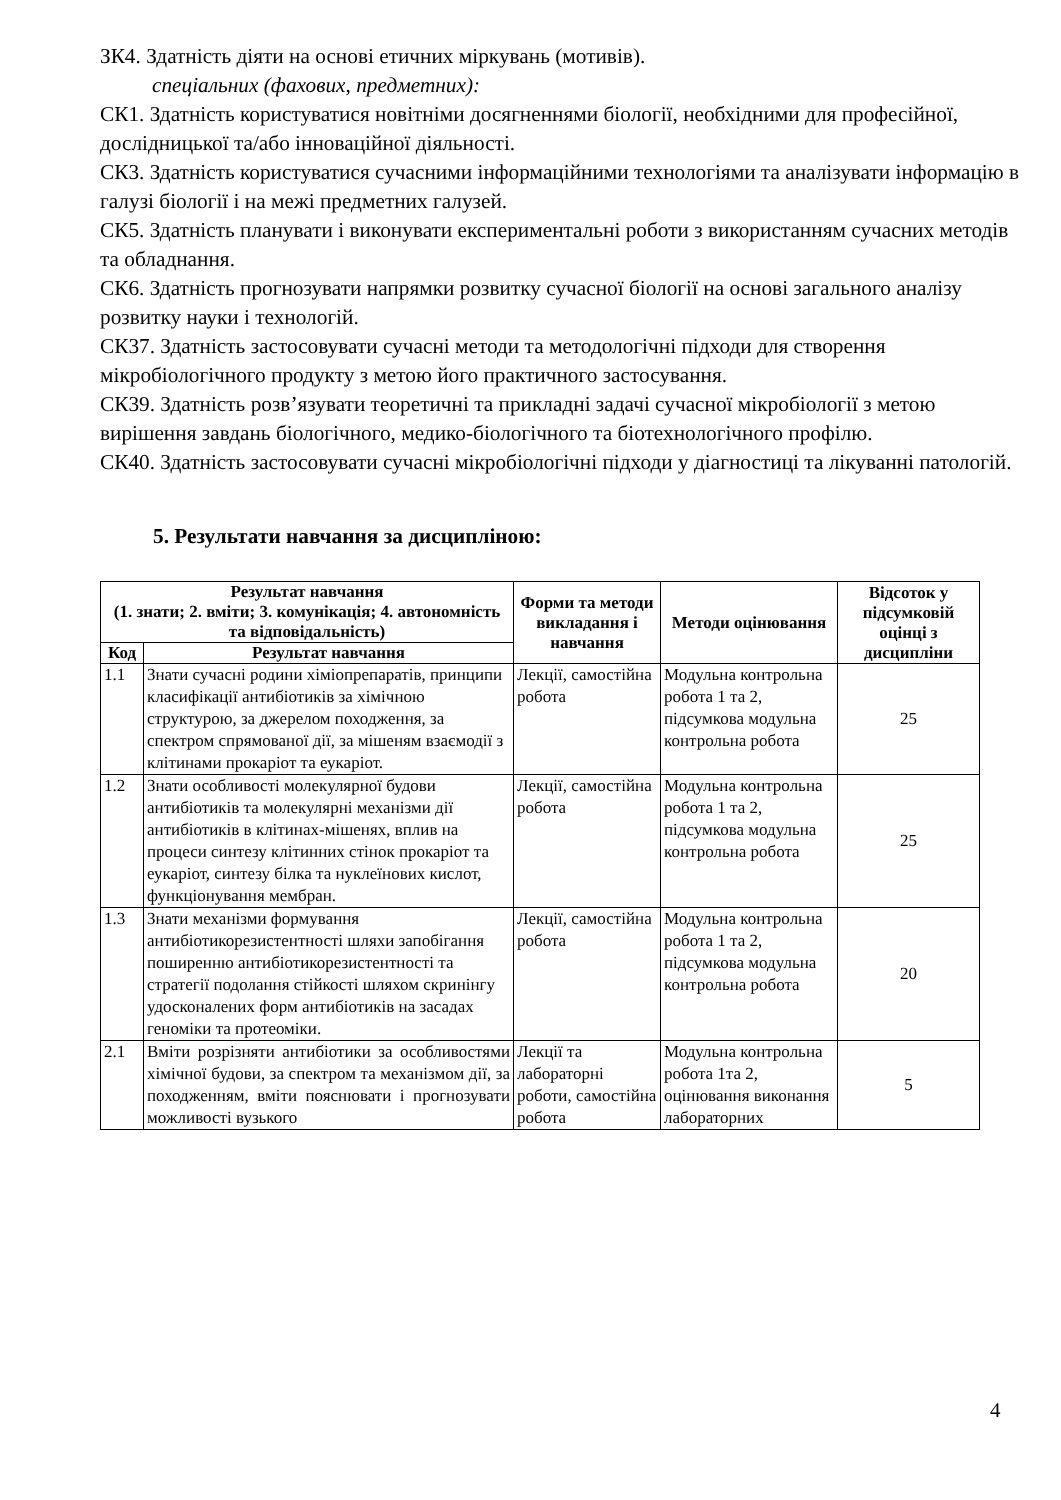ЗК4. Здатність діяти на основі етичних міркувань (мотивів).
спеціальних (фахових, предметних):
СК1. Здатність користуватися новітніми досягненнями біології, необхідними для професійної, дослідницької та/або інноваційної діяльності.
СК3. Здатність користуватися сучасними інформаційними технологіями та аналізувати інформацію в галузі біології і на межі предметних галузей.
СК5. Здатність планувати і виконувати експериментальні роботи з використанням сучасних методів та обладнання.
СК6. Здатність прогнозувати напрямки розвитку сучасної біології на основі загального аналізу розвитку науки і технологій.
СК37. Здатність застосовувати сучасні методи та методологічні підходи для створення мікробіологічного продукту з метою його практичного застосування.
СК39. Здатність розв’язувати теоретичні та прикладні задачі сучасної мікробіології з метою вирішення завдань біологічного, медико-біологічного та біотехнологічного профілю.
СК40. Здатність застосовувати сучасні мікробіологічні підходи у діагностиці та лікуванні патологій.
5. Результати навчання за дисципліною:
| Результат навчання (1. знати; 2. вміти; 3. комунікація; 4. автономність та відповідальність) | | Форми та методи викладання і навчання | Методи оцінювання | Відсоток у підсумковій оцінці з дисципліни |
| --- | --- | --- | --- | --- |
| Код | Результат навчання | | | |
| 1.1 | Знати сучасні родини хіміопрепаратів, принципи класифікації антибіотиків за хімічною структурою, за джерелом походження, за спектром спрямованої дії, за мішеням взаємодії з клітинами прокаріот та еукаріот. | Лекції, самостійна робота | Модульна контрольна робота 1 та 2, підсумкова модульна контрольна робота | 25 |
| 1.2 | Знати особливості молекулярної будови антибіотиків та молекулярні механізми дії антибіотиків в клітинах-мішенях, вплив на процеси синтезу клітинних стінок прокаріот та еукаріот, синтезу білка та нуклеїнових кислот, функціонування мембран. | Лекції, самостійна робота | Модульна контрольна робота 1 та 2, підсумкова модульна контрольна робота | 25 |
| 1.3 | Знати механізми формування антибіотикорезистентності шляхи запобігання поширенню антибіотикорезистентності та стратегії подолання стійкості шляхом скринінгу удосконалених форм антибіотиків на засадах геноміки та протеоміки. | Лекції, самостійна робота | Модульна контрольна робота 1 та 2, підсумкова модульна контрольна робота | 20 |
| 2.1 | Вміти розрізняти антибіотики за особливостями хімічної будови, за спектром та механізмом дії, за походженням, вміти пояснювати і прогнозувати можливості вузького | Лекції та лабораторні роботи, самостійна робота | Модульна контрольна робота 1та 2, оцінювання виконання лабораторних | 5 |
4